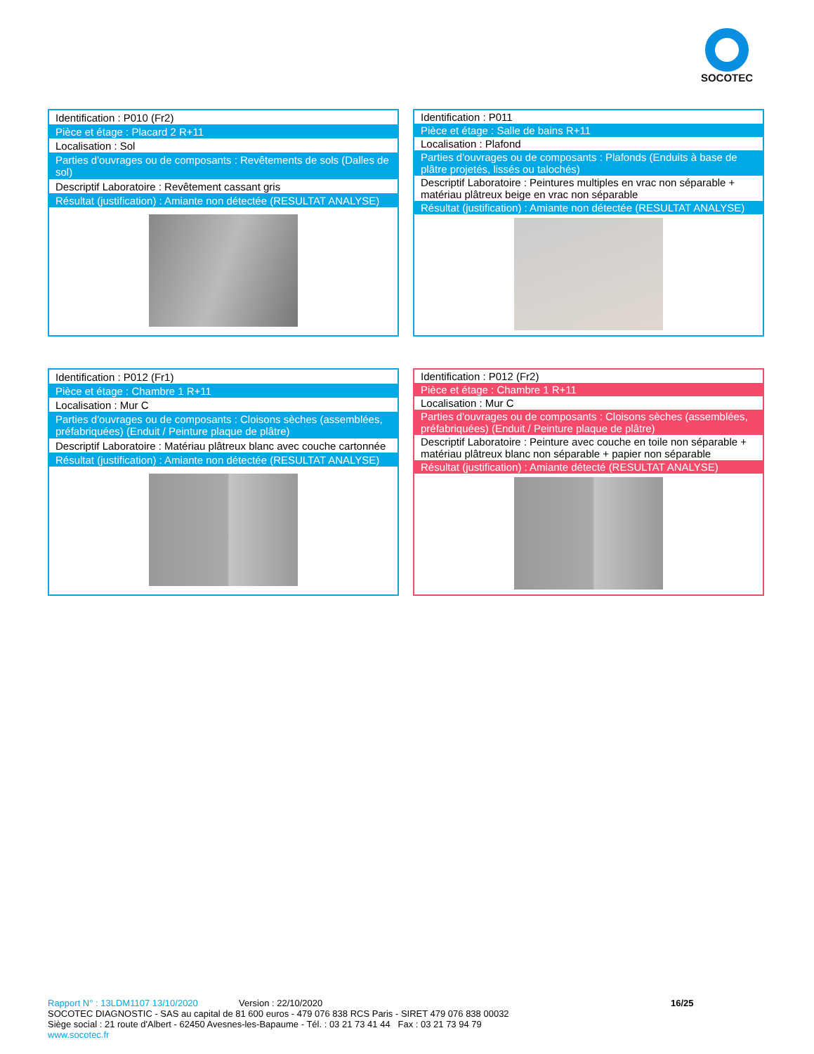SOCOTEC
| Identification : P010 (Fr2) |
| Pièce et étage : Placard 2 R+11 |
| Localisation : Sol |
| Parties d'ouvrages ou de composants : Revêtements de sols (Dalles de sol) |
| Descriptif Laboratoire : Revêtement cassant gris |
| Résultat (justification) : Amiante non détectée (RESULTAT ANALYSE) |
| Identification : P011 |
| Pièce et étage : Salle de bains R+11 |
| Localisation : Plafond |
| Parties d'ouvrages ou de composants : Plafonds (Enduits à base de plâtre projetés, lissés ou talochés) |
| Descriptif Laboratoire : Peintures multiples en vrac non séparable + matériau plâtreux beige en vrac non séparable |
| Résultat (justification) : Amiante non détectée (RESULTAT ANALYSE) |
| Identification : P012 (Fr1) |
| Pièce et étage : Chambre 1 R+11 |
| Localisation : Mur C |
| Parties d'ouvrages ou de composants : Cloisons sèches (assemblées, préfabriquées) (Enduit / Peinture plaque de plâtre) |
| Descriptif Laboratoire : Matériau plâtreux blanc avec couche cartonnée |
| Résultat (justification) : Amiante non détectée (RESULTAT ANALYSE) |
| Identification : P012 (Fr2) |
| Pièce et étage : Chambre 1 R+11 |
| Localisation : Mur C |
| Parties d'ouvrages ou de composants : Cloisons sèches (assemblées, préfabriquées) (Enduit / Peinture plaque de plâtre) |
| Descriptif Laboratoire : Peinture avec couche en toile non séparable + matériau plâtreux blanc non séparable + papier non séparable |
| Résultat (justification) : Amiante détecté (RESULTAT ANALYSE) |
Rapport N° : 13LDM1107 13/10/2020 Version : 22/10/2020 16/25
SOCOTEC DIAGNOSTIC - SAS au capital de 81 600 euros - 479 076 838 RCS Paris - SIRET 479 076 838 00032
Siège social : 21 route d'Albert - 62450 Avesnes-les-Bapaume - Tél. : 03 21 73 41 44 Fax : 03 21 73 94 79
www.socotec.fr